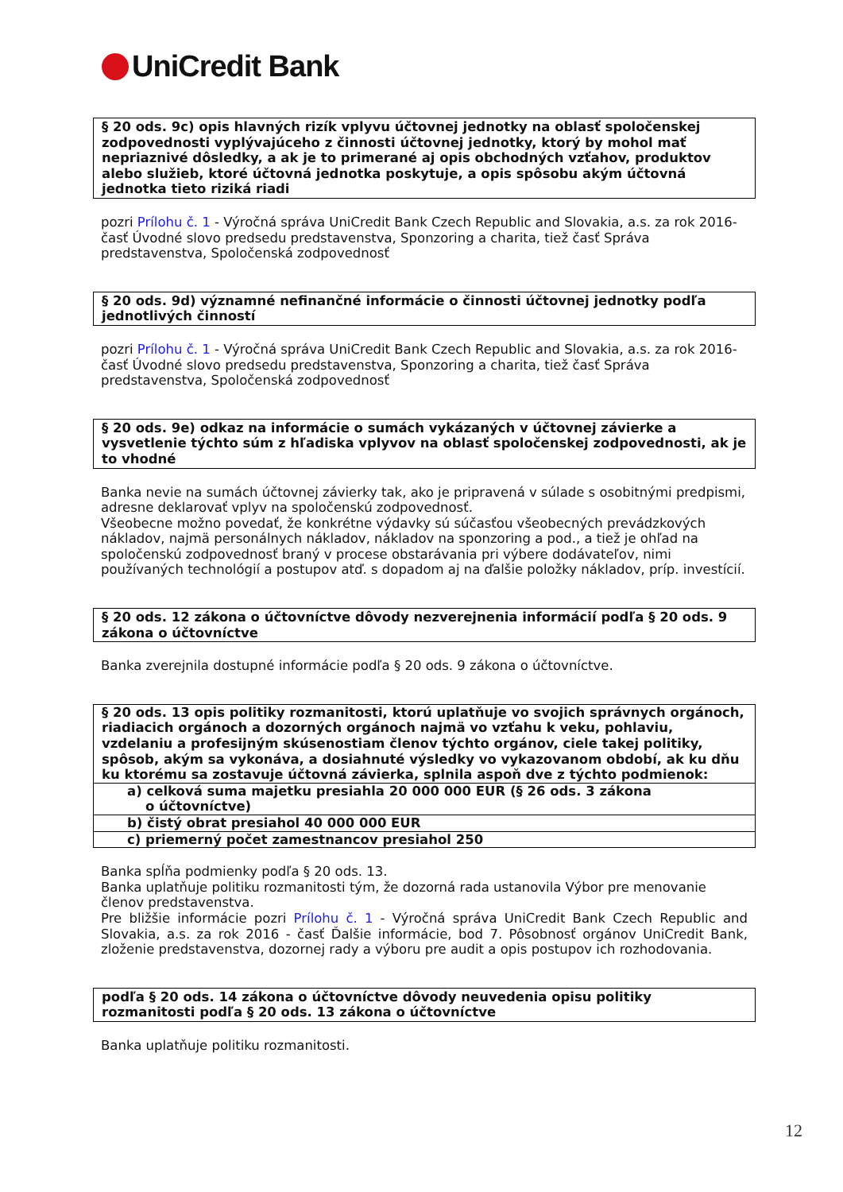UniCredit Bank
§ 20 ods. 9c) opis hlavných rizík vplyvu účtovnej jednotky na oblasť spoločenskej zodpovednosti vyplývajúceho z činnosti účtovnej jednotky, ktorý by mohol mať nepriaznivé dôsledky, a ak je to primerané aj opis obchodných vzťahov, produktov alebo služieb, ktoré účtovná jednotka poskytuje, a opis spôsobu akým účtovná jednotka tieto riziká riadi
pozri Prílohu č. 1 - Výročná správa UniCredit Bank Czech Republic and Slovakia, a.s. za rok 2016- časť Úvodné slovo predsedu predstavenstva, Sponzoring a charita, tiež časť Správa predstavenstva, Spoločenská zodpovednosť
§ 20 ods. 9d) významné nefinančné informácie o činnosti účtovnej jednotky podľa jednotlivých činností
pozri Prílohu č. 1 - Výročná správa UniCredit Bank Czech Republic and Slovakia, a.s. za rok 2016- časť Úvodné slovo predsedu predstavenstva, Sponzoring a charita, tiež časť Správa predstavenstva, Spoločenská zodpovednosť
§ 20 ods. 9e) odkaz na informácie o sumách vykázaných v účtovnej závierke a vysvetlenie týchto súm z hľadiska vplyvov na oblasť spoločenskej zodpovednosti, ak je to vhodné
Banka nevie na sumách účtovnej závierky tak, ako je pripravená v súlade s osobitnými predpismi, adresne deklarovať vplyv na spoločenskú zodpovednosť.
Všeobecne možno povedať, že konkrétne výdavky sú súčasťou všeobecných prevádzkových nákladov, najmä personálnych nákladov, nákladov na sponzoring a pod., a tiež je ohľad na spoločenskú zodpovednosť braný v procese obstarávania pri výbere dodávateľov, nimi používaných technológií a postupov atď. s dopadom aj na ďalšie položky nákladov, príp. investícií.
§ 20 ods. 12 zákona o účtovníctve dôvody nezverejnenia informácií podľa § 20 ods. 9 zákona o účtovníctve
Banka zverejnila dostupné informácie podľa § 20 ods. 9 zákona o účtovníctve.
| § 20 ods. 13 opis politiky rozmanitosti, ktorú uplatňuje vo svojich správnych orgánoch, riadiacich orgánoch a dozorných orgánoch najmä vo vzťahu k veku, pohlaviu, vzdelaniu a profesijným skúsenostiam členov týchto orgánov, ciele takej politiky, spôsob, akým sa vykonáva, a dosiahnuté výsledky vo vykazovanom období, ak ku dňu ku ktorému sa zostavuje účtovná závierka, splnila aspoň dve z týchto podmienok: |
| a) celková suma majetku presiahla 20 000 000 EUR (§ 26 ods. 3 zákona o účtovníctve) |
| b) čistý obrat presiahol 40 000 000 EUR |
| c) priemerný počet zamestnancov presiahol 250 |
Banka spĺňa podmienky podľa § 20 ods. 13.
Banka uplatňuje politiku rozmanitosti tým, že dozorná rada ustanovila Výbor pre menovanie členov predstavenstva.
Pre bližšie informácie pozri Prílohu č. 1 - Výročná správa UniCredit Bank Czech Republic and Slovakia, a.s. za rok 2016 - časť Ďalšie informácie, bod 7. Pôsobnosť orgánov UniCredit Bank, zloženie predstavenstva, dozornej rady a výboru pre audit a opis postupov ich rozhodovania.
podľa § 20 ods. 14 zákona o účtovníctve dôvody neuvedenia opisu politiky rozmanitosti podľa § 20 ods. 13 zákona o účtovníctve
Banka uplatňuje politiku rozmanitosti.
12